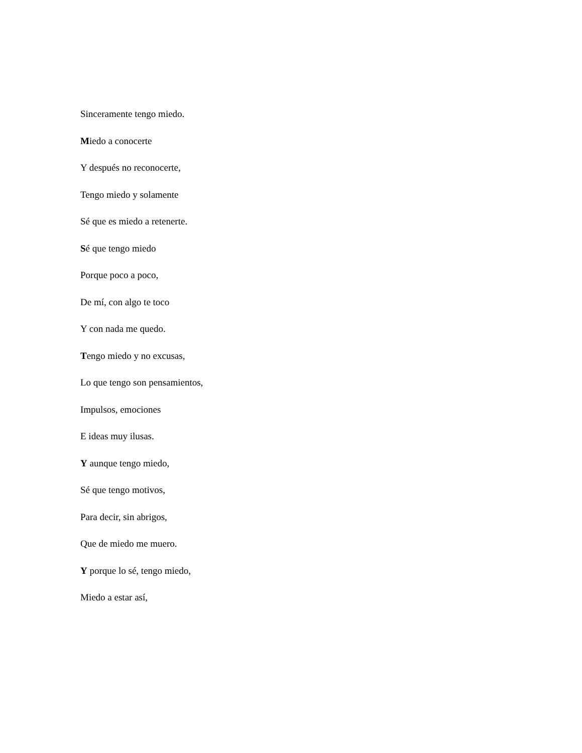Sinceramente tengo miedo.
Miedo a conocerte
Y después no reconocerte,
Tengo miedo y solamente
Sé que es miedo a retenerte.
Sé que tengo miedo
Porque poco a poco,
De mí, con algo te toco
Y con nada me quedo.
Tengo miedo y no excusas,
Lo que tengo son pensamientos,
Impulsos, emociones
E ideas muy ilusas.
Y aunque tengo miedo,
Sé que tengo motivos,
Para decir, sin abrigos,
Que de miedo me muero.
Y porque lo sé, tengo miedo,
Miedo a estar así,